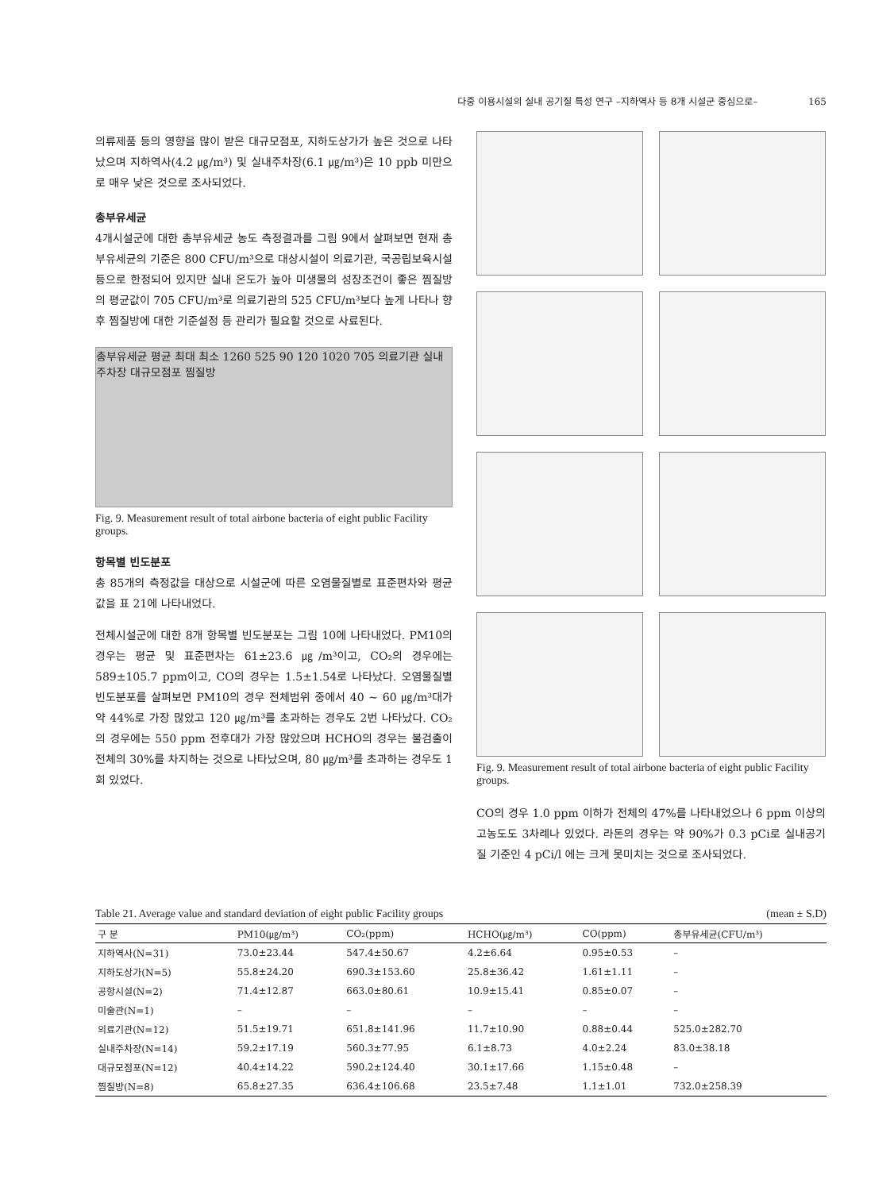다중 이용시설의 실내 공기질 특성 연구 –지하역사 등 8개 시설군 중심으로– 165
의류제품 등의 영향을 많이 받은 대규모점포, 지하도상가가 높은 것으로 나타났으며 지하역사(4.2 ㎍/m³) 및 실내주차장(6.1 ㎍/m³)은 10 ppb 미만으로 매우 낮은 것으로 조사되었다.
총부유세균
4개시설군에 대한 총부유세균 농도 측정결과를 그림 9에서 살펴보면 현재 총부유세균의 기준은 800 CFU/m³으로 대상시설이 의료기관, 국공립보육시설 등으로 한정되어 있지만 실내 온도가 높아 미생물의 성장조건이 좋은 찜질방의 평균값이 705 CFU/m³로 의료기관의 525 CFU/m³보다 높게 나타나 향후 찜질방에 대한 기준설정 등 관리가 필요할 것으로 사료된다.
총부유세균 평균 최대 최소 1260 525 90 120 1020 705 의료기관 실내주차장 대규모점포 찜질방
Fig. 9. Measurement result of total airbone bacteria of eight public Facility groups.
항목별 빈도분포
총 85개의 측정값을 대상으로 시설군에 따른 오염물질별로 표준편차와 평균값을 표 21에 나타내었다.
전체시설군에 대한 8개 항목별 빈도분포는 그림 10에 나타내었다. PM10의 경우는 평균 및 표준편차는 61±23.6 ㎍/m³이고, CO₂의 경우에는 589±105.7 ppm이고, CO의 경우는 1.5±1.54로 나타났다. 오염물질별 빈도분포를 살펴보면 PM10의 경우 전체범위 중에서 40 ~ 60 ㎍/m³대가 약 44%로 가장 많았고 120 ㎍/m³를 초과하는 경우도 2번 나타났다. CO₂의 경우에는 550 ppm 전후대가 가장 많았으며 HCHO의 경우는 불검출이 전체의 30%를 차지하는 것으로 나타났으며, 80 ㎍/m³를 초과하는 경우도 1회 있었다.
Fig. 9. Measurement result of total airbone bacteria of eight public Facility groups.
CO의 경우 1.0 ppm 이하가 전체의 47%를 나타내었으나 6 ppm 이상의 고농도도 3차례나 있었다. 라돈의 경우는 약 90%가 0.3 pCi로 실내공기질 기준인 4 pCi/l 에는 크게 못미치는 것으로 조사되었다.
Table 21. Average value and standard deviation of eight public Facility groups (mean ± S.D)
| 구 분 | PM10(㎍/m³) | CO₂(ppm) | HCHO(㎍/m³) | CO(ppm) | 총부유세균(CFU/m³) |
| --- | --- | --- | --- | --- | --- |
| 지하역사(N=31) | 73.0±23.44 | 547.4±50.67 | 4.2±6.64 | 0.95±0.53 | – |
| 지하도상가(N=5) | 55.8±24.20 | 690.3±153.60 | 25.8±36.42 | 1.61±1.11 | – |
| 공항시설(N=2) | 71.4±12.87 | 663.0±80.61 | 10.9±15.41 | 0.85±0.07 | – |
| 미술관(N=1) | – | – | – | – | – |
| 의료기관(N=12) | 51.5±19.71 | 651.8±141.96 | 11.7±10.90 | 0.88±0.44 | 525.0±282.70 |
| 실내주차장(N=14) | 59.2±17.19 | 560.3±77.95 | 6.1±8.73 | 4.0±2.24 | 83.0±38.18 |
| 대규모점포(N=12) | 40.4±14.22 | 590.2±124.40 | 30.1±17.66 | 1.15±0.48 | – |
| 찜질방(N=8) | 65.8±27.35 | 636.4±106.68 | 23.5±7.48 | 1.1±1.01 | 732.0±258.39 |